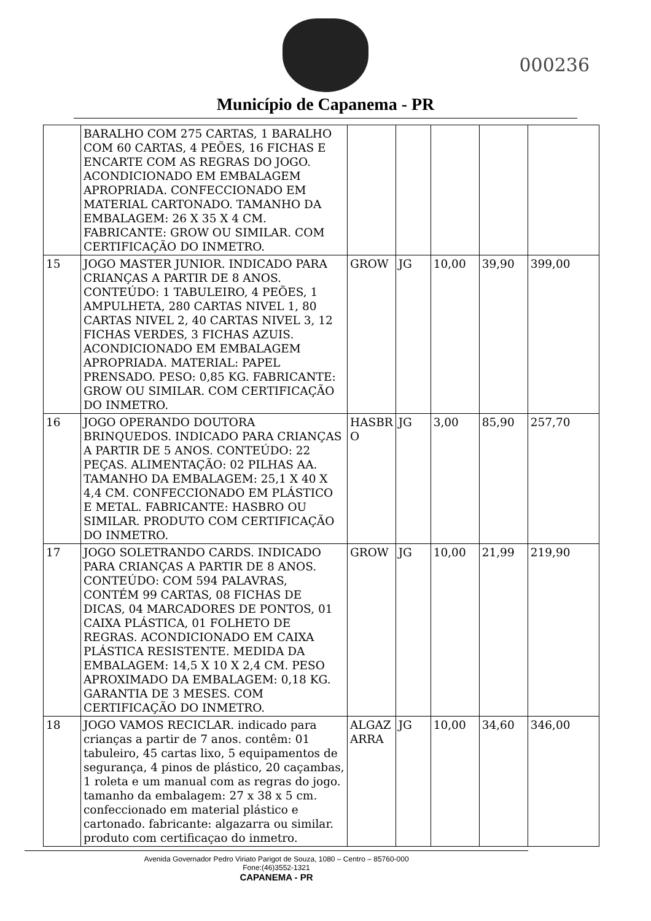Município de Capanema - PR
000236
| | BARALHO COM 275 CARTAS, 1 BARALHO COM 60 CARTAS, 4 PEÕES, 16 FICHAS E ENCARTE COM AS REGRAS DO JOGO. ACONDICIONADO EM EMBALAGEM APROPRIADA. CONFECCIONADO EM MATERIAL CARTONADO. TAMANHO DA EMBALAGEM: 26 X 35 X 4 CM. FABRICANTE: GROW OU SIMILAR. COM CERTIFICAÇÃO DO INMETRO. | | | | | |
| 15 | JOGO MASTER JUNIOR. INDICADO PARA CRIANÇAS A PARTIR DE 8 ANOS. CONTEÚDO: 1 TABULEIRO, 4 PEÕES, 1 AMPULHETA, 280 CARTAS NIVEL 1, 80 CARTAS NIVEL 2, 40 CARTAS NIVEL 3, 12 FICHAS VERDES, 3 FICHAS AZUIS. ACONDICIONADO EM EMBALAGEM APROPRIADA. MATERIAL: PAPEL PRENSADO. PESO: 0,85 KG. FABRICANTE: GROW OU SIMILAR. COM CERTIFICAÇÃO DO INMETRO. | GROW | JG | 10,00 | 39,90 | 399,00 |
| 16 | JOGO OPERANDO DOUTORA BRINQUEDOS. INDICADO PARA CRIANÇAS A PARTIR DE 5 ANOS. CONTEÚDO: 22 PEÇAS. ALIMENTAÇÃO: 02 PILHAS AA. TAMANHO DA EMBALAGEM: 25,1 X 40 X 4,4 CM. CONFECCIONADO EM PLÁSTICO E METAL. FABRICANTE: HASBRO OU SIMILAR. PRODUTO COM CERTIFICAÇÃO DO INMETRO. | HASBR O | JG | 3,00 | 85,90 | 257,70 |
| 17 | JOGO SOLETRANDO CARDS. INDICADO PARA CRIANÇAS A PARTIR DE 8 ANOS. CONTEÚDO: COM 594 PALAVRAS, CONTÉM 99 CARTAS, 08 FICHAS DE DICAS, 04 MARCADORES DE PONTOS, 01 CAIXA PLÁSTICA, 01 FOLHETO DE REGRAS. ACONDICIONADO EM CAIXA PLÁSTICA RESISTENTE. MEDIDA DA EMBALAGEM: 14,5 X 10 X 2,4 CM. PESO APROXIMADO DA EMBALAGEM: 0,18 KG. GARANTIA DE 3 MESES. COM CERTIFICAÇÃO DO INMETRO. | GROW | JG | 10,00 | 21,99 | 219,90 |
| 18 | JOGO VAMOS RECICLAR. indicado para crianças a partir de 7 anos. contêm: 01 tabuleiro, 45 cartas lixo, 5 equipamentos de segurança, 4 pinos de plástico, 20 caçambas, 1 roleta e um manual com as regras do jogo. tamanho da embalagem: 27 x 38 x 5 cm. confeccionado em material plástico e cartonado. fabricante: algazarra ou similar. produto com certificaçao do inmetro. | ALGAZ ARRA | JG | 10,00 | 34,60 | 346,00 |
Avenida Governador Pedro Viriato Parigot de Souza, 1080 – Centro – 85760-000
Fone:(46)3552-1321
CAPANEMA - PR